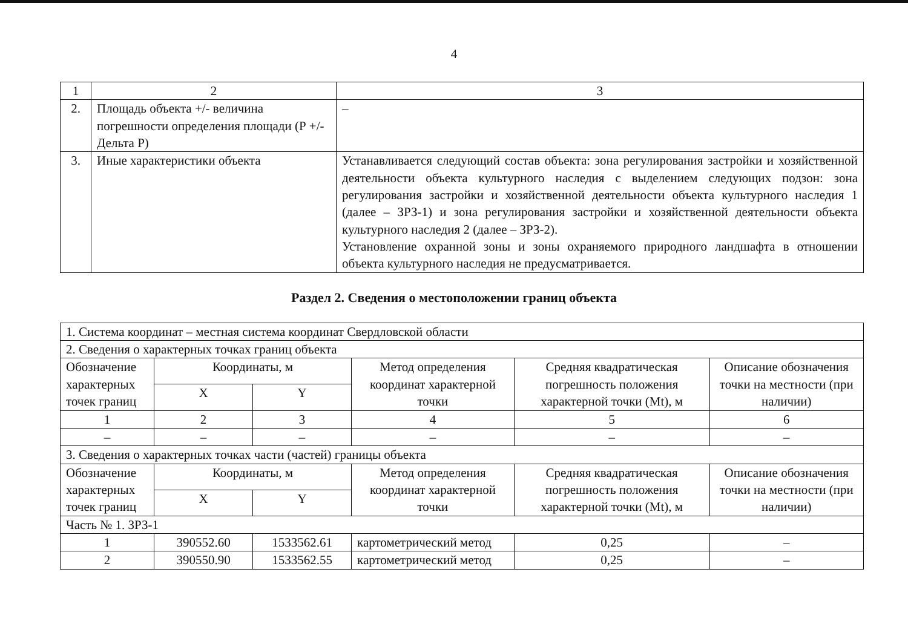4
| 1 | 2 | 3 |
| 2. | Площадь объекта +/- величина погрешности определения площади (Р +/- Дельта Р) | – |
| 3. | Иные характеристики объекта | Устанавливается следующий состав объекта: зона регулирования застройки и хозяйственной деятельности объекта культурного наследия с выделением следующих подзон: зона регулирования застройки и хозяйственной деятельности объекта культурного наследия 1 (далее – ЗРЗ-1) и зона регулирования застройки и хозяйственной деятельности объекта культурного наследия 2 (далее – ЗРЗ-2). Установление охранной зоны и зоны охраняемого природного ландшафта в отношении объекта культурного наследия не предусматривается. |
Раздел 2. Сведения о местоположении границ объекта
| 1. Система координат – местная система координат Свердловской области | | | | | |
| 2. Сведения о характерных точках границ объекта | | | | | |
| Обозначение характерных точек границ | Координаты, м | | Метод определения координат характерной точки | Средняя квадратическая погрешность положения характерной точки (Mt), м | Описание обозначения точки на местности (при наличии) |
| | X | Y | | | |
| 1 | 2 | 3 | 4 | 5 | 6 |
| – | – | – | – | – | – |
| 3. Сведения о характерных точках части (частей) границы объекта | | | | | |
| Обозначение характерных точек границ | Координаты, м | | Метод определения координат характерной точки | Средняя квадратическая погрешность положения характерной точки (Mt), м | Описание обозначения точки на местности (при наличии) |
| | X | Y | | | |
| Часть № 1. ЗРЗ-1 | | | | | |
| 1 | 390552.60 | 1533562.61 | картометрический метод | 0,25 | – |
| 2 | 390550.90 | 1533562.55 | картометрический метод | 0,25 | – |